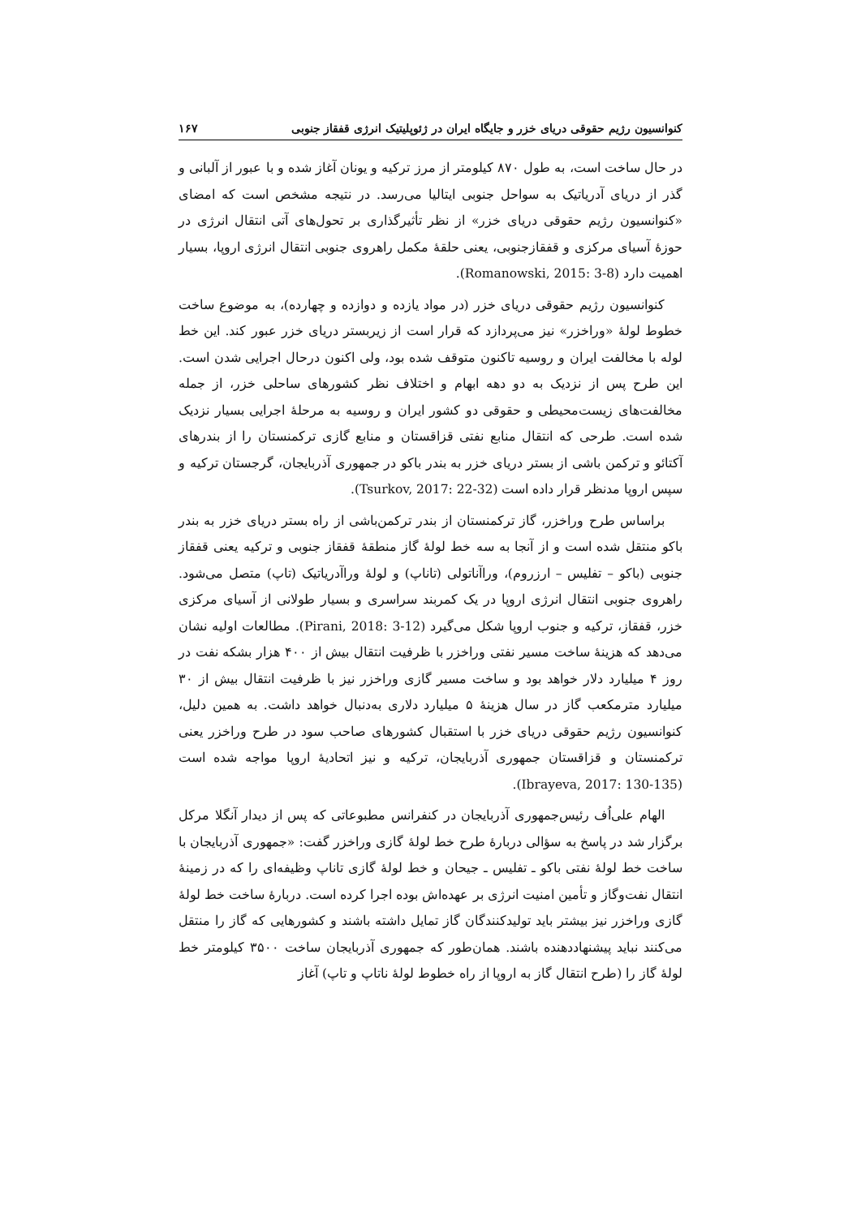کنوانسیون رژیم حقوقی دریای خزر و جایگاه ایران در ژئوپلیتیک انرژی قفقاز جنوبی ۱۶۷
در حال ساخت است، به طول ۸۷۰ کیلومتر از مرز ترکیه و یونان آغاز شده و با عبور از آلبانی و گذر از دریای آدریاتیک به سواحل جنوبی ایتالیا می‌رسد. در نتیجه مشخص است که امضای «کنوانسیون رژیم حقوقی دریای خزر» از نظر تأثیرگذاری بر تحول‌های آتی انتقال انرژی در حوزهٔ آسیای مرکزی و قفقازجنوبی، یعنی حلقهٔ مکمل راهروی جنوبی انتقال انرژی اروپا، بسیار اهمیت دارد (Romanowski, 2015: 3-8).
کنوانسیون رژیم حقوقی دریای خزر (در مواد یازده و دوازده و چهارده)، به موضوع ساخت خطوط لولهٔ «وراخزر» نیز می‌پردازد که قرار است از زیربستر دریای خزر عبور کند. این خط لوله با مخالفت ایران و روسیه تاکنون متوقف شده بود، ولی اکنون درحال اجرایی شدن است. این طرح پس از نزدیک به دو دهه ابهام و اختلاف نظر کشورهای ساحلی خزر، از جمله مخالفت‌های زیست‌محیطی و حقوقی دو کشور ایران و روسیه به مرحلهٔ اجرایی بسیار نزدیک شده است. طرحی که انتقال منابع نفتی قزاقستان و منابع گازی ترکمنستان را از بندرهای آکتائو و ترکمن باشی از بستر دریای خزر به بندر باکو در جمهوری آذربایجان، گرجستان ترکیه و سپس اروپا مدنظر قرار داده است (Tsurkov, 2017: 22-32).
براساس طرح وراخزر، گاز ترکمنستان از بندر ترکمن‌باشی از راه بستر دریای خزر به بندر باکو منتقل شده است و از آنجا به سه خط لولهٔ گاز منطقهٔ قفقاز جنوبی و ترکیه یعنی قفقاز جنوبی (باکو – تفلیس – ارزروم)، وراآناتولی (تاناپ) و لولهٔ وراآدریاتیک (تاپ) متصل می‌شود. راهروی جنوبی انتقال انرژی اروپا در یک کمربند سراسری و بسیار طولانی از آسیای مرکزی خزر، قفقاز، ترکیه و جنوب اروپا شکل می‌گیرد (Pirani, 2018: 3-12). مطالعات اولیه نشان می‌دهد که هزینهٔ ساخت مسیر نفتی وراخزر با ظرفیت انتقال بیش از ۴۰۰ هزار بشکه نفت در روز ۴ میلیارد دلار خواهد بود و ساخت مسیر گازی وراخزر نیز با ظرفیت انتقال بیش از ۳۰ میلیارد مترمکعب گاز در سال هزینهٔ ۵ میلیارد دلاری به‌دنبال خواهد داشت. به همین دلیل، کنوانسیون رژیم حقوقی دریای خزر با استقبال کشورهای صاحب سود در طرح وراخزر یعنی ترکمنستان و قزاقستان جمهوری آذربایجان، ترکیه و نیز اتحادیهٔ اروپا مواجه شده است (Ibrayeva, 2017: 130-135).
الهام علی‌اُف رئیس‌جمهوری آذربایجان در کنفرانس مطبوعاتی که پس از دیدار آنگلا مرکل برگزار شد در پاسخ به سؤالی دربارهٔ طرح خط لولهٔ گازی وراخزر گفت: «جمهوری آذربایجان با ساخت خط لولهٔ نفتی باکو ـ تفلیس ـ جیحان و خط لولهٔ گازی تاناپ وظیفه‌ای را که در زمینهٔ انتقال نفت‌وگاز و تأمین امنیت انرژی بر عهده‌اش بوده اجرا کرده است. دربارهٔ ساخت خط لولهٔ گازی وراخزر نیز بیشتر باید تولیدکنندگان گاز تمایل داشته باشند و کشورهایی که گاز را منتقل می‌کنند نباید پیشنهاددهنده باشند. همان‌طور که جمهوری آذربایجان ساخت ۳۵۰۰ کیلومتر خط لولهٔ گاز را (طرح انتقال گاز به اروپا از راه خطوط لولهٔ ناتاپ و تاپ) آغاز